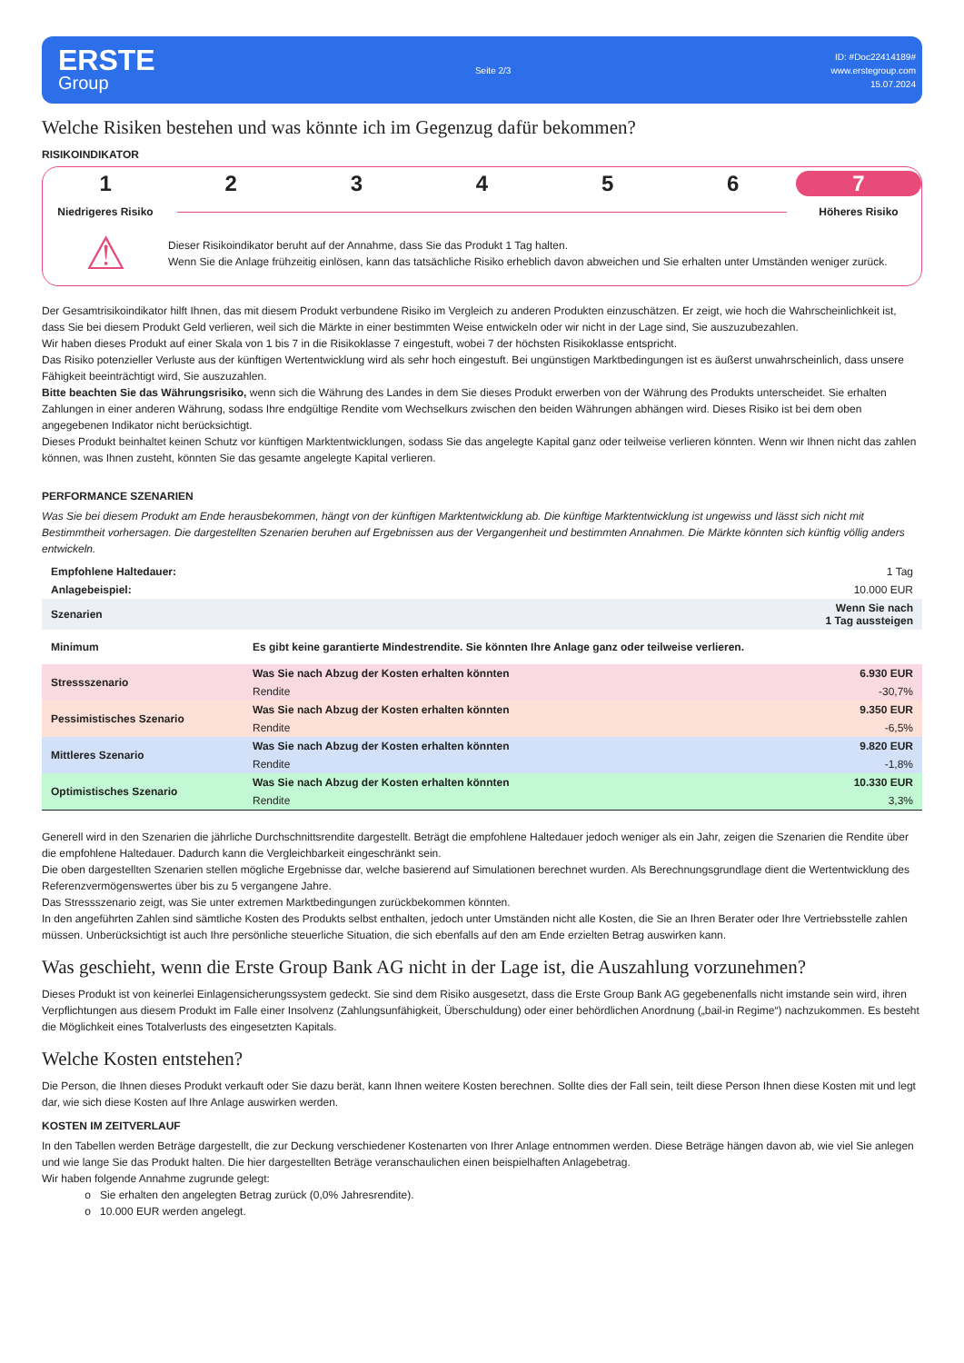ERSTE
Group
Seite 2/3
ID: #Doc22414189#
www.erstegroup.com
15.07.2024
Welche Risiken bestehen und was könnte ich im Gegenzug dafür bekommen?
RISIKOINDIKATOR
1 2 3 4 5 6 7
Niedrigeres Risiko Höheres Risiko
⚠
Dieser Risikoindikator beruht auf der Annahme, dass Sie das Produkt 1 Tag halten.
Wenn Sie die Anlage frühzeitig einlösen, kann das tatsächliche Risiko erheblich davon abweichen und Sie erhalten unter Umständen weniger zurück.
Der Gesamtrisikoindikator hilft Ihnen, das mit diesem Produkt verbundene Risiko im Vergleich zu anderen Produkten einzuschätzen. Er zeigt, wie hoch die Wahrscheinlichkeit ist, dass Sie bei diesem Produkt Geld verlieren, weil sich die Märkte in einer bestimmten Weise entwickeln oder wir nicht in der Lage sind, Sie auszuzubezahlen.
Wir haben dieses Produkt auf einer Skala von 1 bis 7 in die Risikoklasse 7 eingestuft, wobei 7 der höchsten Risikoklasse entspricht.
Das Risiko potenzieller Verluste aus der künftigen Wertentwicklung wird als sehr hoch eingestuft. Bei ungünstigen Marktbedingungen ist es äußerst unwahrscheinlich, dass unsere Fähigkeit beeinträchtigt wird, Sie auszuzahlen.
Bitte beachten Sie das Währungsrisiko, wenn sich die Währung des Landes in dem Sie dieses Produkt erwerben von der Währung des Produkts unterscheidet. Sie erhalten Zahlungen in einer anderen Währung, sodass Ihre endgültige Rendite vom Wechselkurs zwischen den beiden Währungen abhängen wird. Dieses Risiko ist bei dem oben angegebenen Indikator nicht berücksichtigt.
Dieses Produkt beinhaltet keinen Schutz vor künftigen Marktentwicklungen, sodass Sie das angelegte Kapital ganz oder teilweise verlieren könnten. Wenn wir Ihnen nicht das zahlen können, was Ihnen zusteht, könnten Sie das gesamte angelegte Kapital verlieren.
PERFORMANCE SZENARIEN
Was Sie bei diesem Produkt am Ende herausbekommen, hängt von der künftigen Marktentwicklung ab. Die künftige Marktentwicklung ist ungewiss und lässt sich nicht mit Bestimmtheit vorhersagen. Die dargestellten Szenarien beruhen auf Ergebnissen aus der Vergangenheit und bestimmten Annahmen. Die Märkte könnten sich künftig völlig anders entwickeln.
| Empfohlene Haltedauer: | | 1 Tag |
| Anlagebeispiel: | | 10.000 EUR |
| Szenarien | | Wenn Sie nach 1 Tag aussteigen |
| Minimum | Es gibt keine garantierte Mindestrendite. Sie könnten Ihre Anlage ganz oder teilweise verlieren. | |
| Stressszenario | Was Sie nach Abzug der Kosten erhalten könnten | 6.930 EUR |
| | Rendite | -30,7% |
| Pessimistisches Szenario | Was Sie nach Abzug der Kosten erhalten könnten | 9.350 EUR |
| | Rendite | -6,5% |
| Mittleres Szenario | Was Sie nach Abzug der Kosten erhalten könnten | 9.820 EUR |
| | Rendite | -1,8% |
| Optimistisches Szenario | Was Sie nach Abzug der Kosten erhalten könnten | 10.330 EUR |
| | Rendite | 3,3% |
Generell wird in den Szenarien die jährliche Durchschnittsrendite dargestellt. Beträgt die empfohlene Haltedauer jedoch weniger als ein Jahr, zeigen die Szenarien die Rendite über die empfohlene Haltedauer. Dadurch kann die Vergleichbarkeit eingeschränkt sein.
Die oben dargestellten Szenarien stellen mögliche Ergebnisse dar, welche basierend auf Simulationen berechnet wurden. Als Berechnungsgrundlage dient die Wertentwicklung des Referenzvermögenswertes über bis zu 5 vergangene Jahre.
Das Stressszenario zeigt, was Sie unter extremen Marktbedingungen zurückbekommen könnten.
In den angeführten Zahlen sind sämtliche Kosten des Produkts selbst enthalten, jedoch unter Umständen nicht alle Kosten, die Sie an Ihren Berater oder Ihre Vertriebsstelle zahlen müssen. Unberücksichtigt ist auch Ihre persönliche steuerliche Situation, die sich ebenfalls auf den am Ende erzielten Betrag auswirken kann.
Was geschieht, wenn die Erste Group Bank AG nicht in der Lage ist, die Auszahlung vorzunehmen?
Dieses Produkt ist von keinerlei Einlagensicherungssystem gedeckt. Sie sind dem Risiko ausgesetzt, dass die Erste Group Bank AG gegebenenfalls nicht imstande sein wird, ihren Verpflichtungen aus diesem Produkt im Falle einer Insolvenz (Zahlungsunfähigkeit, Überschuldung) oder einer behördlichen Anordnung („bail-in Regime“) nachzukommen. Es besteht die Möglichkeit eines Totalverlusts des eingesetzten Kapitals.
Welche Kosten entstehen?
Die Person, die Ihnen dieses Produkt verkauft oder Sie dazu berät, kann Ihnen weitere Kosten berechnen. Sollte dies der Fall sein, teilt diese Person Ihnen diese Kosten mit und legt dar, wie sich diese Kosten auf Ihre Anlage auswirken werden.
KOSTEN IM ZEITVERLAUF
In den Tabellen werden Beträge dargestellt, die zur Deckung verschiedener Kostenarten von Ihrer Anlage entnommen werden. Diese Beträge hängen davon ab, wie viel Sie anlegen und wie lange Sie das Produkt halten. Die hier dargestellten Beträge veranschaulichen einen beispielhaften Anlagebetrag.
Wir haben folgende Annahme zugrunde gelegt:
Sie erhalten den angelegten Betrag zurück (0,0% Jahresrendite).
10.000 EUR werden angelegt.